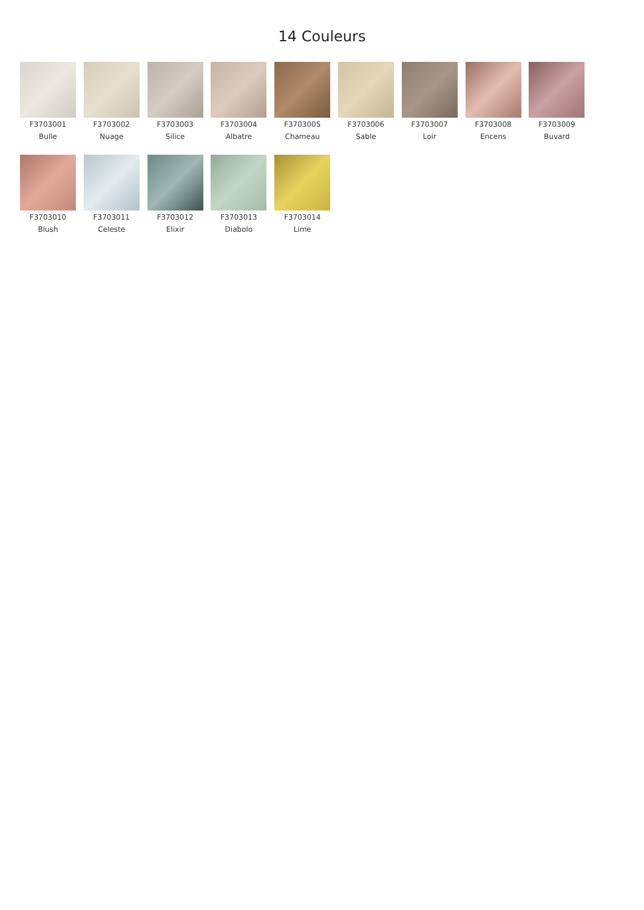14 Couleurs
F3703001
Bulle
F3703002
Nuage
F3703003
Silice
F3703004
Albatre
F3703005
Chameau
F3703006
Sable
F3703007
Loir
F3703008
Encens
F3703009
Buvard
F3703010
Blush
F3703011
Celeste
F3703012
Elixir
F3703013
Diabolo
F3703014
Lime